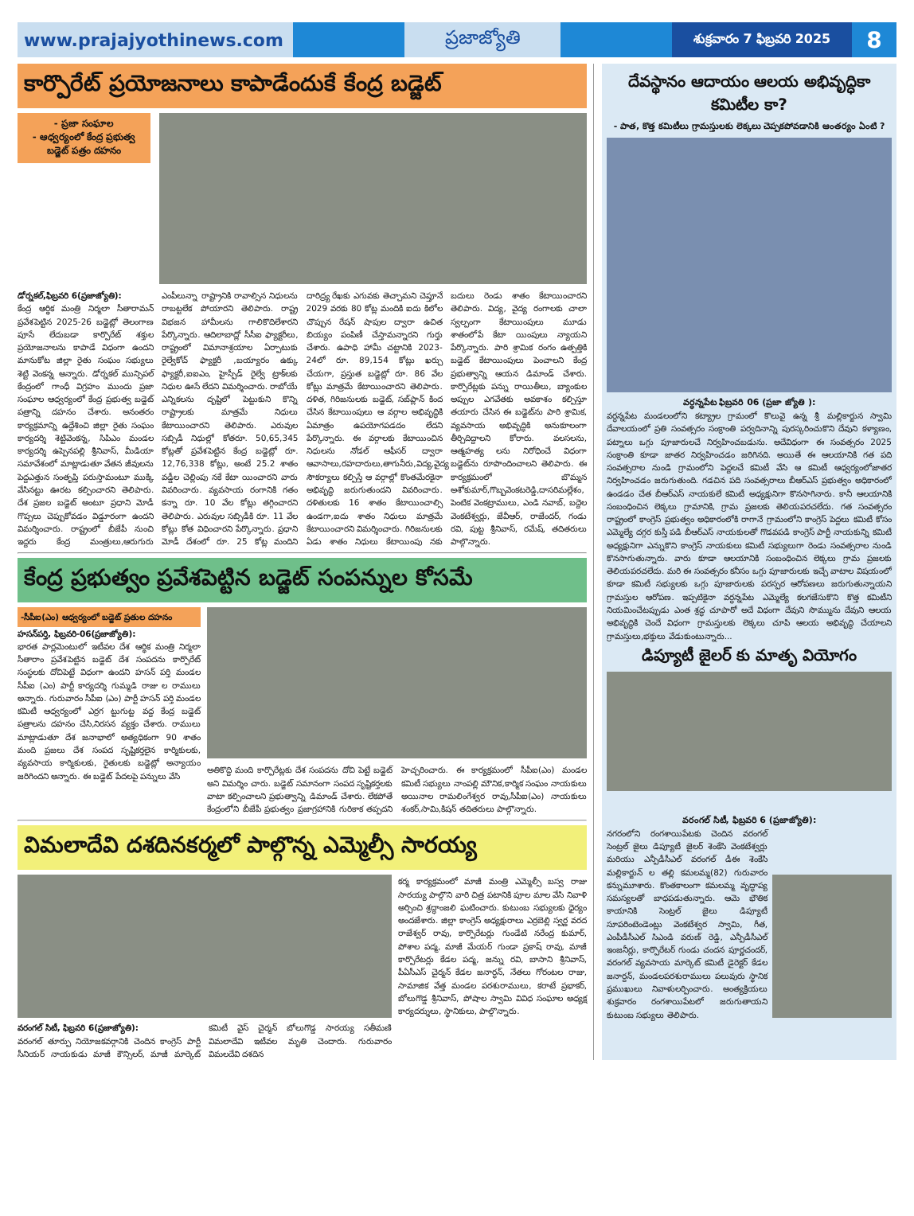www.prajajyothinews.com ప్రజాజ్యోతి
శుక్రవారం 7 ఫిబ్రవరి 2025
8
కార్పొరేట్ ప్రయోజనాలు కాపాడేందుకే కేంద్ర బడ్జెట్
- ప్రజా సంఘాల
- ఆధ్వర్యంలో కేంద్ర ప్రభుత్వ బడ్జెట్ పత్రం దహనం
డోర్నకల్,ఫిబ్రవరి 6(ప్రజాజ్యోతి):
కేంద్ర ఆర్థిక మంత్రి నిర్మలా సీతారామన్ ప్రవేశపెట్టిన 2025-26 బడ్జెట్లో తెలంగాణ పూసే లేదుబడా కార్పొరేట్ శక్తుల ప్రయోజనాలను కాపాడే విధంగా ఉందని మానుకోట జిల్లా రైతు సంఘం సభ్యులు శెట్టి వెంకన్న అన్నారు. డోర్నకల్ మున్సిపల్ కేంద్రంలో గాంధీ విగ్రహం ముందు ప్రజా సంఘాల ఆధ్వర్యంలో కేంద్ర ప్రభుత్వ బడ్జెట్ పత్రాన్ని దహనం చేశారు. అనంతరం కార్యక్రమాన్ని ఉద్దేశించి జిల్లా రైతు సంఘం కార్యదర్శి శెట్టివెంకన్న, సిపిఎం మండల కార్యదర్శి ఉప్పెనపల్లి శ్రీనివాస్, మీడియా సమావేశంలో మాట్లాడుతూ వేతన జీవులను పెద్దఎత్తున సంతృప్తి పరుస్తామంటూ ముక్కి వేసినట్టు ఊరట కల్పించారని తెలిపారు. దేశ ప్రజల బడ్జెట్ అంటూ ప్రధాని మోడీ గొప్పలు చెప్పుకోవడం విడ్డూరంగా ఉందని విమర్శించారు. రాష్ట్రంలో బీజేపీ నుంచి ఇద్దరు కేంద్ర మంత్రులు,ఆరుగురు ఎంపీలున్నా రాష్ట్రానికి రావాల్సిన నిధులను రాబట్టలేక పోయారని తెలిపారు. రాష్ట్ర విభజన హామీలను గాలికొదిలేశారని పేర్కొన్నారు. ఆదిలాబాద్లో సీసీఐ ఫ్యాక్టరీలు, రాష్ట్రంలో విమానాశ్రయాల ఏర్పాటుకు రైల్వేకోచ్ ఫ్యాక్టరీ ,బయ్యారం ఉక్కు ఫ్యాక్టరీ,ఐఐఎం, హైస్పీడ్ రైల్వే ట్రాక్‌లకు నిధుల ఊసే లేదని విమర్శించారు. రాబోయే ఎన్నికలను దృష్టిలో పెట్టుకుని కొన్ని రాష్ట్రాలకు మాత్రమే నిధులు కేటాయించారని తెలిపారు. ఎరువుల సబ్సిడీ నిధుల్లో కోతరూ. 50,65,345 కోట్లతో ప్రవేశపెట్టిన కేంద్ర బడ్జెట్లో రూ. 12,76,338 కోట్లు, అంటే 25.2 శాతం వడ్డీల చెల్లింపు నకే కేటా యించారని వారు వివరించారు. వ్యవసాయ రంగానికి గతం కన్నా రూ. 10 వేల కోట్లు తగ్గించారని తెలిపారు. ఎరువుల సబ్సిడీకి రూ. 11 వేల కోట్లు కోత విధించారని పేర్కొన్నారు. ప్రధాని మోడీ దేశంలో రూ. 25 కోట్ల మందిని దారిద్ర్య రేఖకు ఎగువకు తెచ్చామని చెప్తూనే 2029 వరకు 80 కోట్ల మందికి ఐదు కిలోల చొప్పున రేషన్ షాపుల ద్వారా ఉచిత బియ్యం పంపిణీ చేస్తామన్నారని గుర్తు చేశారు. ఉపాధి హామీ చట్టానికి 2023-24లో రూ. 89,154 కోట్లు ఖర్చు చేయగా, ప్రస్తుత బడ్జెట్లో రూ. 86 వేల కోట్లు మాత్రమే కేటాయించారని తెలిపారు. దళిత, గిరిజనులకు బడ్జెట్, సబ్‌ప్లాన్ కింద చేసిన కేటాయింపులు ఆ వర్గాల అభివృద్ధికి ఏమాత్రం ఉపయోగపడదం లేదని పేర్కొన్నారు. ఈ వర్గాలకు కేటాయించిన నిధులను నోడల్ ఆఫీసర్ ద్వారా ఆవాసాలు,రహదారులు,తాగునీరు,విద్య,వైద్య సౌకర్యాలు కల్పిస్తే ఆ వర్గాల్లో కొంతమేరకైనా అభివృద్ధి జరుగుతుందని వివరించారు. దళితులకు 16 శాతం కేటాయించాల్సి ఉండగా,ఐదు శాతం నిధులు మాత్రమే కేటాయించారని విమర్శించారు. గిరిజనులకు ఏడు శాతం నిధులు కేటాయింపు నకు బదులు రెండు శాతం కేటాయించారని తెలిపారు. విద్య, వైద్య రంగాలకు చాలా స్వల్పంగా కేటాయింపులు మూడు శాతంలోపే కేటా యింపులు న్యాయని పేర్కొన్నారు. పారి శ్రామిక రంగం ఉత్పత్తికి బడ్జెట్ కేటాయింపులు పెంచాలని కేంద్ర ప్రభుత్వాన్ని ఆయన డిమాండ్ చేశారు. కార్పొరేట్లకు పన్ను రాయితీలు, బ్యాంకుల అప్పుల ఎగవేతకు అవకాశం కల్పిస్తూ తయారు చేసిన ఈ బడ్జెట్‌ను పారి శ్రామిక, వ్యవసాయ అభివృద్ధికి అనుకూలంగా తీర్చిదిద్దాలని కోరారు. వలసలను, ఆత్మహత్య లను నిరోధించే విధంగా బడ్జెట్‌ను రూపొందించాలని తెలిపారు. ఈ కార్యక్రమంలో బొమ్మన అశోకుమార్,గొబ్బవెంకటరెడ్డి,దాసరిమల్లేశం, పెంటిక వెంకట్రాములు, ఎండి నవాబ్, బద్దెల వెంకటేశ్వర్లు, జేవీఆర్, రాజేందర్, గండు రవి, పుట్ట శ్రీనివాస్, రమేష్, తదితరులు పాల్గొన్నారు.
కేంద్ర ప్రభుత్వం ప్రవేశపెట్టిన బడ్జెట్ సంపన్నుల కోసమే
-సీపీఐ(ఎం) ఆధ్వర్యంలో బడ్జెట్ ప్రతుల దహనం
హసన్‌పర్తి, ఫిబ్రవరి-06(ప్రజాజ్యోతి):
భారత పార్లమెంటులో ఇటీవల దేశ ఆర్థిక మంత్రి నిర్మలా సీతారాం ప్రవేశపెట్టిన బడ్జెట్ దేశ సంపదను కార్పొరేట్ సంస్థలకు దోచిపెట్టే విధంగా ఉందని హసన్ పర్తి మండల సీపీఐ (ఎం) పార్టీ కార్యదర్శి గుమ్మడి రాజు ల రాములు అన్నారు. గురువారం సీపీఐ (ఎం) పార్టీ హసన్ పర్తి మండల కమిటీ ఆధ్వర్యంలో ఎర్రగ ట్టుగుట్ట వద్ద కేంద్ర బడ్జెట్ పత్రాలను దహనం చేసి,నిరసన వ్యక్తం చేశారు. రాములు మాట్లాడుతూ దేశ జనాభాలో అత్యధికంగా 90 శాతం మంది ప్రజలు దేశ సంపద సృష్టికర్తలైన కార్మికులకు, వ్యవసాయ కార్మికులకు, రైతులకు బడ్జెట్లో అన్యాయం జరిగిందని అన్నారు. ఈ బడ్జెట్ పేదలపై పన్నులు వేసి
అతికొద్ది మంది కార్పొరేట్లకు దేశ సంపదను దోచి పెట్టే బడ్జెట్ అని విమర్శిం చారు. బడ్జెట్ సమానంగా సంపద సృష్టికర్తలకు వాటా కల్పించాలని ప్రభుత్వాన్ని డిమాండ్ చేశారు. లేకపోతే కేంద్రంలోని బీజేపీ ప్రభుత్వం ప్రజాగ్రహానికి గురికాక తప్పదని హెచ్చరించారు. ఈ కార్యక్రమంలో సీపీఐ(ఎం) మండల కమిటీ సభ్యులు నాంపల్లి మౌనిక,కార్మిక సంఘం నాయకులు అయినాల రామలింగేశ్వర రావు,సీపీఐ(ఎం) నాయకులు శంకర్,సామి,కిషన్ తదితరులు పాల్గొన్నారు.
విమలాదేవి దశదినకర్మలో పాల్గొన్న ఎమ్మెల్సీ సారయ్య
కర్మ కార్యక్రమంలో మాజీ మంత్రి ఎమ్మెల్సీ బస్వ రాజు సారయ్య పాల్గొని వారి చిత్ర పటానికి పూల మాల వేసి నివాళి అర్పించి శ్రద్ధాంజలి ఘటించారు. కుటుంబ సభ్యులకు ధైర్యం అందజేశారు. జిల్లా కాంగ్రెస్ అధ్యక్షురాలు ఎర్రబెల్లి స్వర్ణ వరద రాజేశ్వర్ రావు, కార్పొరేటర్లు గుండేటి నరేంద్ర కుమార్, పోశాల పద్మ, మాజీ మేయర్ గుండా ప్రకాష్ రావు, మాజీ కార్పొరేటర్లు కేడల పద్మ, జన్ను రవి, బాసాని శ్రీనివాస్, పీఏసీఎస్ చైర్మన్ కేడల జనార్ధన్, నేతలు గోరంటల రాజు, సామాజిక వేత్త మండల పరశురాములు, కరాటే ప్రభాకర్, బోలుగొడ్డ శ్రీనివాస్, పోషాల స్వామి వివిధ సంఘాల అధ్యక్ష కార్యదర్శులు, స్థానికులు, పాల్గొన్నారు.
వరంగల్ సిటీ, ఫిబ్రవరి 6(ప్రజాజ్యోతి):
వరంగల్ తూర్పు నియోజకవర్గానికి చెందిన కాంగ్రెస్ పార్టీ సీనియర్ నాయకుడు మాజీ కౌన్సిలర్, మాజీ మార్కెట్ కమిటీ వైస్ చైర్మన్ బోలుగొడ్డ సారయ్య సతీమణి విమలాదేవి ఇటీవల మృతి చెందారు. గురువారం విమలదేవి దశదిన
దేవస్థానం ఆదాయం ఆలయ అభివృద్ధికా కమిటీల కా?
- పాత, కొత్త కమిటీలు గ్రామస్తులకు లెక్కలు చెప్పకపోవడానికి ఆంతర్యం ఏంటి ?
వర్ధన్నపేట ఫిబ్రవరి 06 (ప్రజా జ్యోతి ):
వర్ధన్నపేట మండలంలోని కట్య్రాల గ్రామంలో కొలువై ఉన్న శ్రీ మల్లికార్జున స్వామి దేవాలయంలో ప్రతి సంవత్సరం సంక్రాంతి పర్వదినాన్ని పురస్కరించుకొని దేవుని కళ్యాణం, పట్నాలు ఒగ్గు పూజారులచే నిర్వహించబడును. అదేవిధంగా ఈ సంవత్సరం 2025 సంక్రాంతి కూడా జాతర నిర్వహించడం జరిగినది. అయితే ఈ ఆలయానికి గత పది సంవత్సరాల నుండి గ్రామంలోని పెద్దలచే కమిటీ వేసి ఆ కమిటీ ఆధ్వర్యంలోజాతర నిర్వహించడం జరుగుతుంది. గడచిన పది సంవత్సరాలు బీఆర్ఎస్ ప్రభుత్వం అధికారంలో ఉండడం చేత బీఆర్ఎస్ నాయకులే కమిటీ అధ్యక్షునిగా కొనసాగినారు. కానీ ఆలయానికి సంబంధించిన లెక్కలు గ్రామానికి, గ్రామ ప్రజలకు తెలియపరచలేదు. గత సంవత్సరం రాష్ట్రంలో కాంగ్రెస్ ప్రభుత్వం అధికారంలోకి రాగానే గ్రామంలోని కాంగ్రెస్ పెద్దలు కమిటీ కోసం ఎమ్మెల్యే దగ్గర కుస్తీ పడి బీఆర్ఎస్ నాయకులతో గొడవపడి కాంగ్రెస్ పార్టీ నాయకున్ని కమిటీ అధ్యక్షునిగా ఎన్నుకొని కాంగ్రెస్ నాయకులు కమిటీ సభ్యులుగా రెండు సంవత్సరాల నుండి కొనసాగుతున్నారు. వారు కూడా ఆలయానికి సంబంధించిన లెక్కలు గ్రామ ప్రజలకు తెలియపరచలేదు. మరి ఈ సంవత్సరం కనీసం ఒగ్గు పూజారులకు ఇచ్చే వాటాల విషయంలో కూడా కమిటీ సభ్యులకు ఒగ్గు పూజారులకు పరస్పర ఆరోపణలు జరుగుతున్నాయని గ్రామస్తుల ఆరోపణ. ఇప్పటికైనా వర్ధన్నపేట ఎమ్మెల్యే కలగజేసుకొని కొత్త కమిటీని నియమించేటప్పుడు ఎంత శ్రద్ధ చూపారో అదే విధంగా దేవుని సొమ్మును దేవుని ఆలయ అభివృద్ధికి చెందే విధంగా గ్రామస్తులకు లెక్కలు చూపి ఆలయ అభివృద్ధి చేయాలని గ్రామస్తులు,భక్తులు వేడుకుంటున్నారు...
డిప్యూటీ జైలర్ కు మాతృ వియోగం
వరంగల్ సిటీ, ఫిబ్రవరి 6 (ప్రజాజ్యోతి):
నగరంలోని రంగశాయిపేటకు చెందిన వరంగల్ సెంట్రల్ జైలు డిప్యూటీ జైలర్ శెంకేసి వెంకటేశ్వర్లు మరియు ఎన్పీడీసీఎల్ వరంగల్ డీఈ శెంకేసి మల్లికార్జున్ ల తల్లి కమలమ్మ(82) గురువారం కన్నుమూశారు. కొంతకాలంగా కమలమ్మ వృద్ధాప్య సమస్యలతో బాధపడుతున్నారు. ఆమె భౌతిక కాయానికి సెంట్రల్ జైలు డిప్యూటీ సూపరింటెండెంట్లు వెంకటేశ్వర స్వామి, గీత, ఎంపీడీసీఎల్ సిఎండి వరుణ్ రెడ్డి, ఎన్పీడీసీఎల్ ఇంజనీర్లు, కార్పొరేటర్ గుండు చందన పూర్ణచందర్, వరంగల్ వ్యవసాయ మార్కెట్ కమిటీ డైరెక్టర్ కేడల జనార్దన్, మండలపరశురాములు పలువురు స్థానిక ప్రముఖులు నివాళులర్పించారు. అంత్యక్రియలు శుక్రవారం రంగశాయిపేటలో జరుగుతాయని కుటుంబ సభ్యులు తెలిపారు.